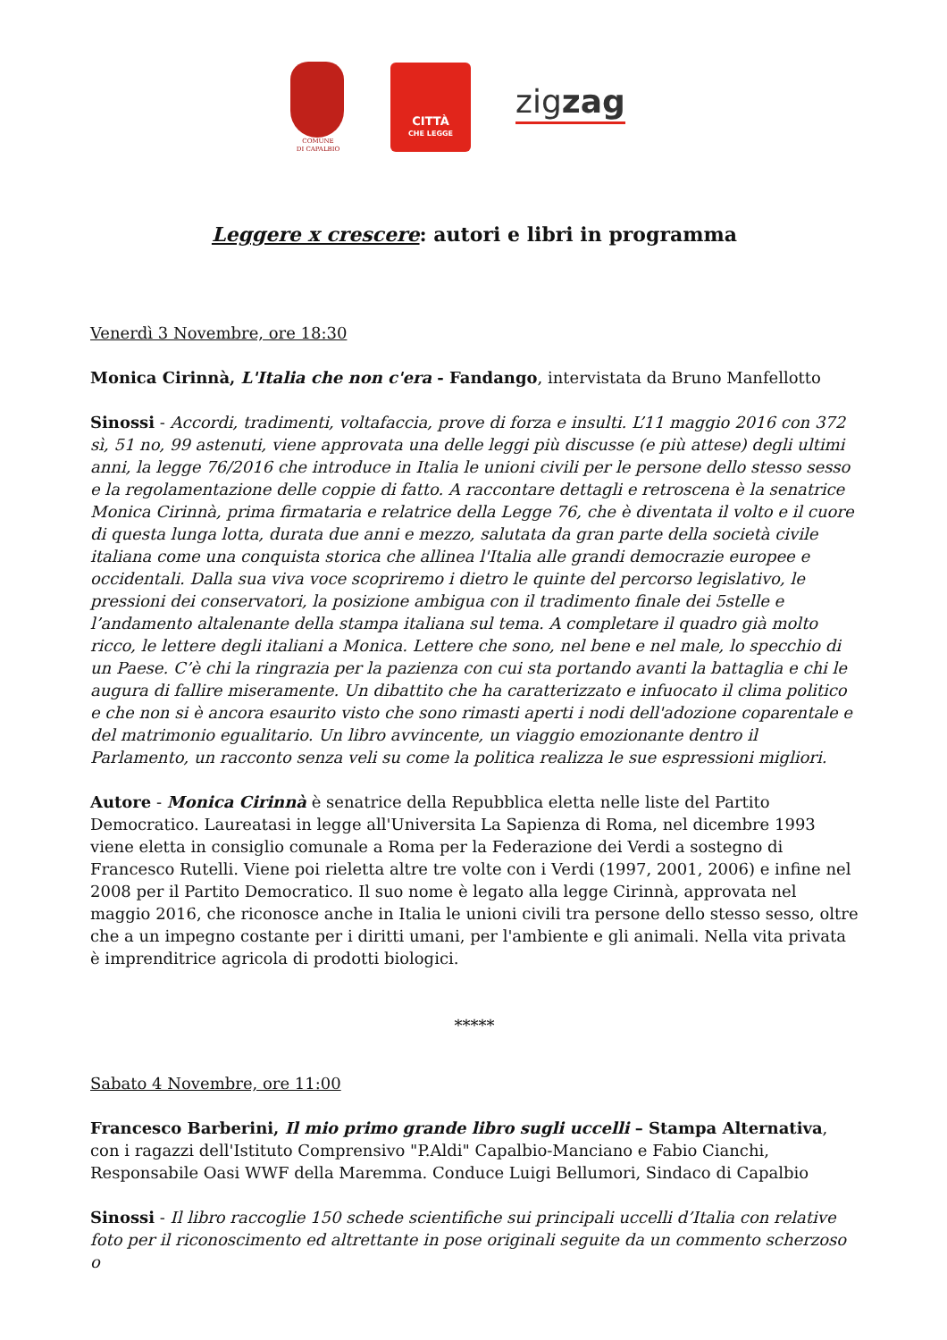COMUNE
DI CAPALBIO
CITTÀ
CHE LEGGE
zigzag
Leggere x crescere: autori e libri in programma
Venerdì 3 Novembre, ore 18:30
Monica Cirinnà, L'Italia che non c'era - Fandango, intervistata da Bruno Manfellotto
Sinossi - Accordi, tradimenti, voltafaccia, prove di forza e insulti. L’11 maggio 2016 con 372 sì, 51 no, 99 astenuti, viene approvata una delle leggi più discusse (e più attese) degli ultimi anni, la legge 76/2016 che introduce in Italia le unioni civili per le persone dello stesso sesso e la regolamentazione delle coppie di fatto. A raccontare dettagli e retroscena è la senatrice Monica Cirinnà, prima firmataria e relatrice della Legge 76, che è diventata il volto e il cuore di questa lunga lotta, durata due anni e mezzo, salutata da gran parte della società civile italiana come una conquista storica che allinea l'Italia alle grandi democrazie europee e occidentali. Dalla sua viva voce scopriremo i dietro le quinte del percorso legislativo, le pressioni dei conservatori, la posizione ambigua con il tradimento finale dei 5stelle e l’andamento altalenante della stampa italiana sul tema. A completare il quadro già molto ricco, le lettere degli italiani a Monica. Lettere che sono, nel bene e nel male, lo specchio di un Paese. C’è chi la ringrazia per la pazienza con cui sta portando avanti la battaglia e chi le augura di fallire miseramente. Un dibattito che ha caratterizzato e infuocato il clima politico e che non si è ancora esaurito visto che sono rimasti aperti i nodi dell'adozione coparentale e del matrimonio egualitario. Un libro avvincente, un viaggio emozionante dentro il Parlamento, un racconto senza veli su come la politica realizza le sue espressioni migliori.
Autore - Monica Cirinnà è senatrice della Repubblica eletta nelle liste del Partito Democratico. Laureatasi in legge all'Universita La Sapienza di Roma, nel dicembre 1993 viene eletta in consiglio comunale a Roma per la Federazione dei Verdi a sostegno di Francesco Rutelli. Viene poi rieletta altre tre volte con i Verdi (1997, 2001, 2006) e infine nel 2008 per il Partito Democratico. Il suo nome è legato alla legge Cirinnà, approvata nel maggio 2016, che riconosce anche in Italia le unioni civili tra persone dello stesso sesso, oltre che a un impegno costante per i diritti umani, per l'ambiente e gli animali. Nella vita privata è imprenditrice agricola di prodotti biologici.
*****
Sabato 4 Novembre, ore 11:00
Francesco Barberini, Il mio primo grande libro sugli uccelli – Stampa Alternativa, con i ragazzi dell'Istituto Comprensivo "P.Aldi" Capalbio-Manciano e Fabio Cianchi, Responsabile Oasi WWF della Maremma. Conduce Luigi Bellumori, Sindaco di Capalbio
Sinossi - Il libro raccoglie 150 schede scientifiche sui principali uccelli d’Italia con relative foto per il riconoscimento ed altrettante in pose originali seguite da un commento scherzoso o